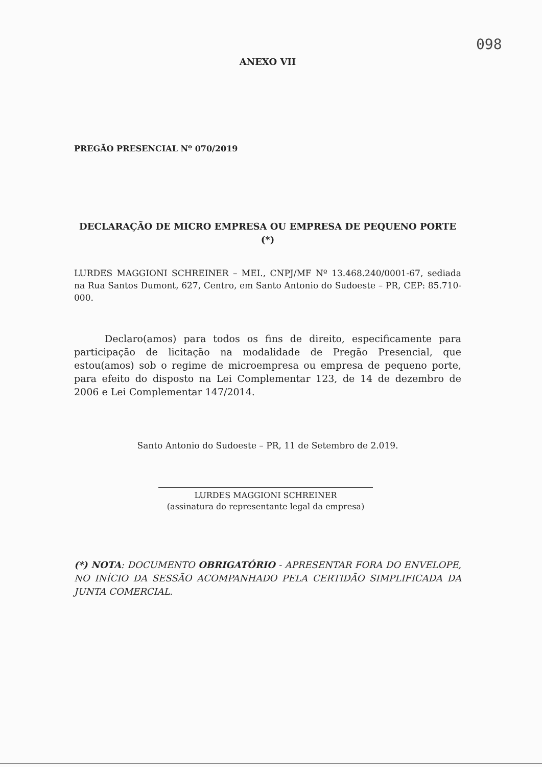098
ANEXO VII
PREGÃO PRESENCIAL Nº 070/2019
DECLARAÇÃO DE MICRO EMPRESA OU EMPRESA DE PEQUENO PORTE (*)
LURDES MAGGIONI SCHREINER – MEI., CNPJ/MF Nº 13.468.240/0001-67, sediada na Rua Santos Dumont, 627, Centro, em Santo Antonio do Sudoeste – PR, CEP: 85.710-000.
Declaro(amos) para todos os fins de direito, especificamente para participação de licitação na modalidade de Pregão Presencial, que estou(amos) sob o regime de microempresa ou empresa de pequeno porte, para efeito do disposto na Lei Complementar 123, de 14 de dezembro de 2006 e Lei Complementar 147/2014.
Santo Antonio do Sudoeste – PR, 11 de Setembro de 2.019.
LURDES MAGGIONI SCHREINER
(assinatura do representante legal da empresa)
(*) NOTA: DOCUMENTO OBRIGATÓRIO - APRESENTAR FORA DO ENVELOPE, NO INÍCIO DA SESSÃO ACOMPANHADO PELA CERTIDÃO SIMPLIFICADA DA JUNTA COMERCIAL.